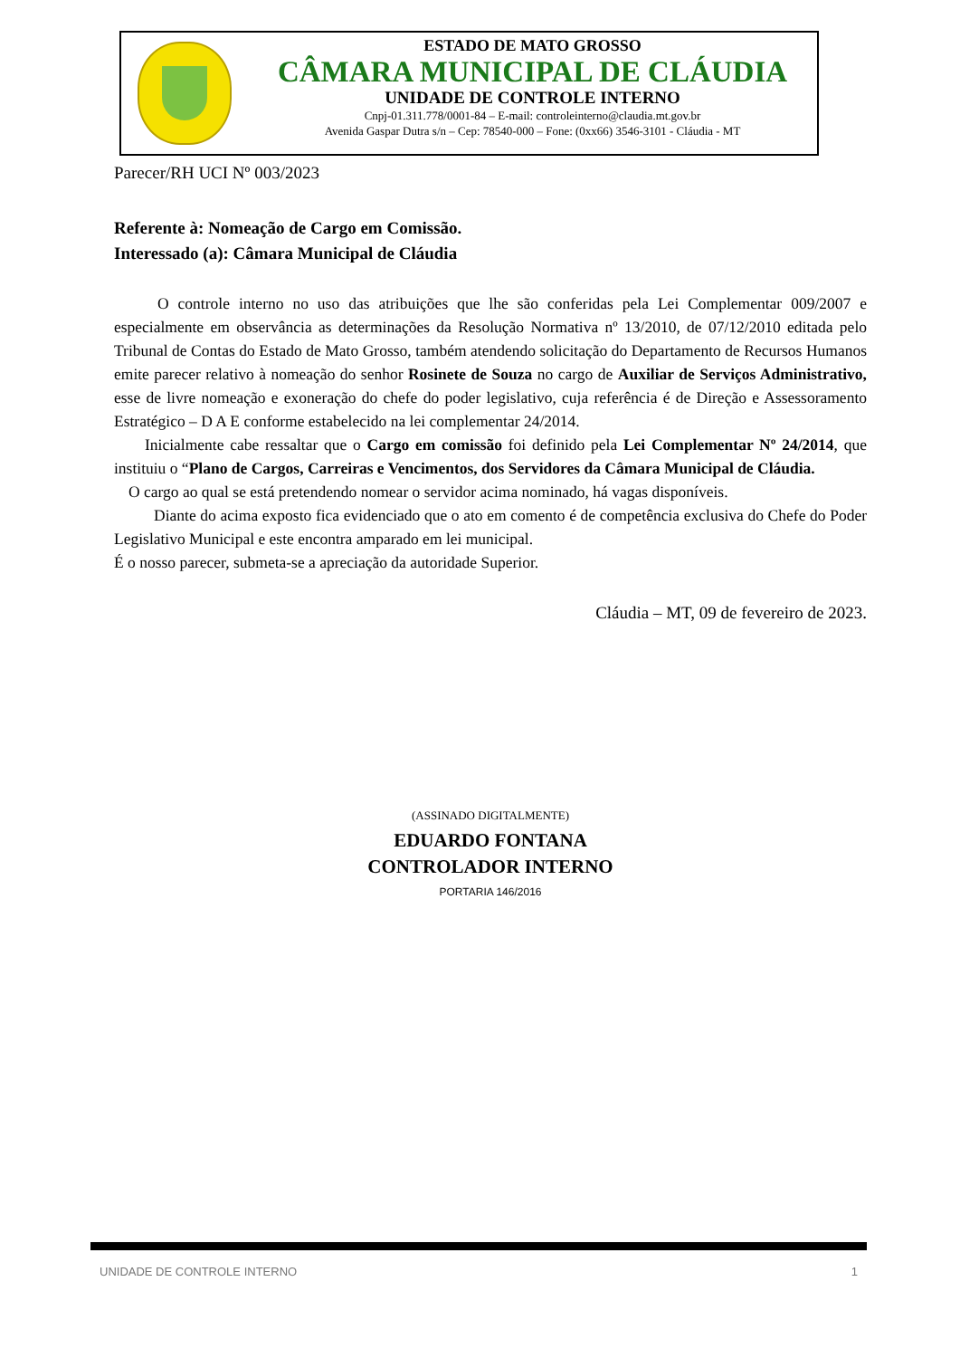ESTADO DE MATO GROSSO
CÂMARA MUNICIPAL DE CLÁUDIA
UNIDADE DE CONTROLE INTERNO
Cnpj-01.311.778/0001-84 – E-mail: controleinterno@claudia.mt.gov.br
Avenida Gaspar Dutra s/n – Cep: 78540-000 – Fone: (0xx66) 3546-3101 - Cláudia - MT
Parecer/RH UCI Nº 003/2023
Referente à: Nomeação de Cargo em Comissão.
Interessado (a): Câmara Municipal de Cláudia
O controle interno no uso das atribuições que lhe são conferidas pela Lei Complementar 009/2007 e especialmente em observância as determinações da Resolução Normativa nº 13/2010, de 07/12/2010 editada pelo Tribunal de Contas do Estado de Mato Grosso, também atendendo solicitação do Departamento de Recursos Humanos emite parecer relativo à nomeação do senhor Rosinete de Souza no cargo de Auxiliar de Serviços Administrativo, esse de livre nomeação e exoneração do chefe do poder legislativo, cuja referência é de Direção e Assessoramento Estratégico – D A E conforme estabelecido na lei complementar 24/2014.
Inicialmente cabe ressaltar que o Cargo em comissão foi definido pela Lei Complementar Nº 24/2014, que instituiu o “Plano de Cargos, Carreiras e Vencimentos, dos Servidores da Câmara Municipal de Cláudia.
O cargo ao qual se está pretendendo nomear o servidor acima nominado, há vagas disponíveis.
Diante do acima exposto fica evidenciado que o ato em comento é de competência exclusiva do Chefe do Poder Legislativo Municipal e este encontra amparado em lei municipal.
É o nosso parecer, submeta-se a apreciação da autoridade Superior.
Cláudia – MT, 09 de fevereiro de 2023.
(ASSINADO DIGITALMENTE)
EDUARDO FONTANA
CONTROLADOR INTERNO
PORTARIA 146/2016
UNIDADE DE CONTROLE INTERNO 1